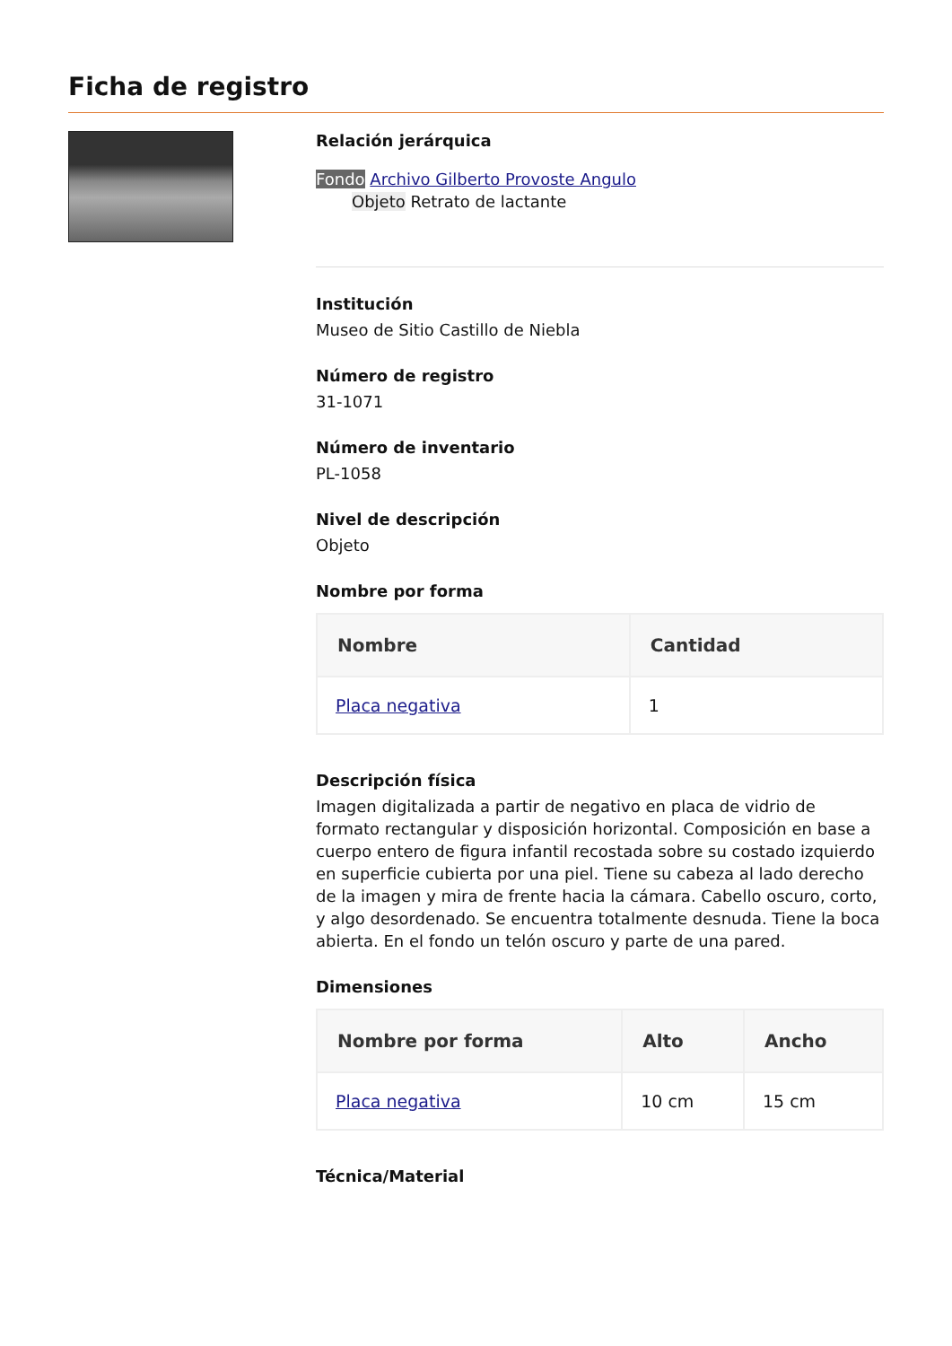Ficha de registro
Relación jerárquica
Fondo Archivo Gilberto Provoste Angulo
Objeto Retrato de lactante
Institución
Museo de Sitio Castillo de Niebla
Número de registro
31-1071
Número de inventario
PL-1058
Nivel de descripción
Objeto
Nombre por forma
| Nombre | Cantidad |
| --- | --- |
| Placa negativa | 1 |
Descripción física
Imagen digitalizada a partir de negativo en placa de vidrio de formato rectangular y disposición horizontal. Composición en base a cuerpo entero de figura infantil recostada sobre su costado izquierdo en superficie cubierta por una piel. Tiene su cabeza al lado derecho de la imagen y mira de frente hacia la cámara. Cabello oscuro, corto, y algo desordenado. Se encuentra totalmente desnuda. Tiene la boca abierta. En el fondo un telón oscuro y parte de una pared.
Dimensiones
| Nombre por forma | Alto | Ancho |
| --- | --- | --- |
| Placa negativa | 10 cm | 15 cm |
Técnica/Material